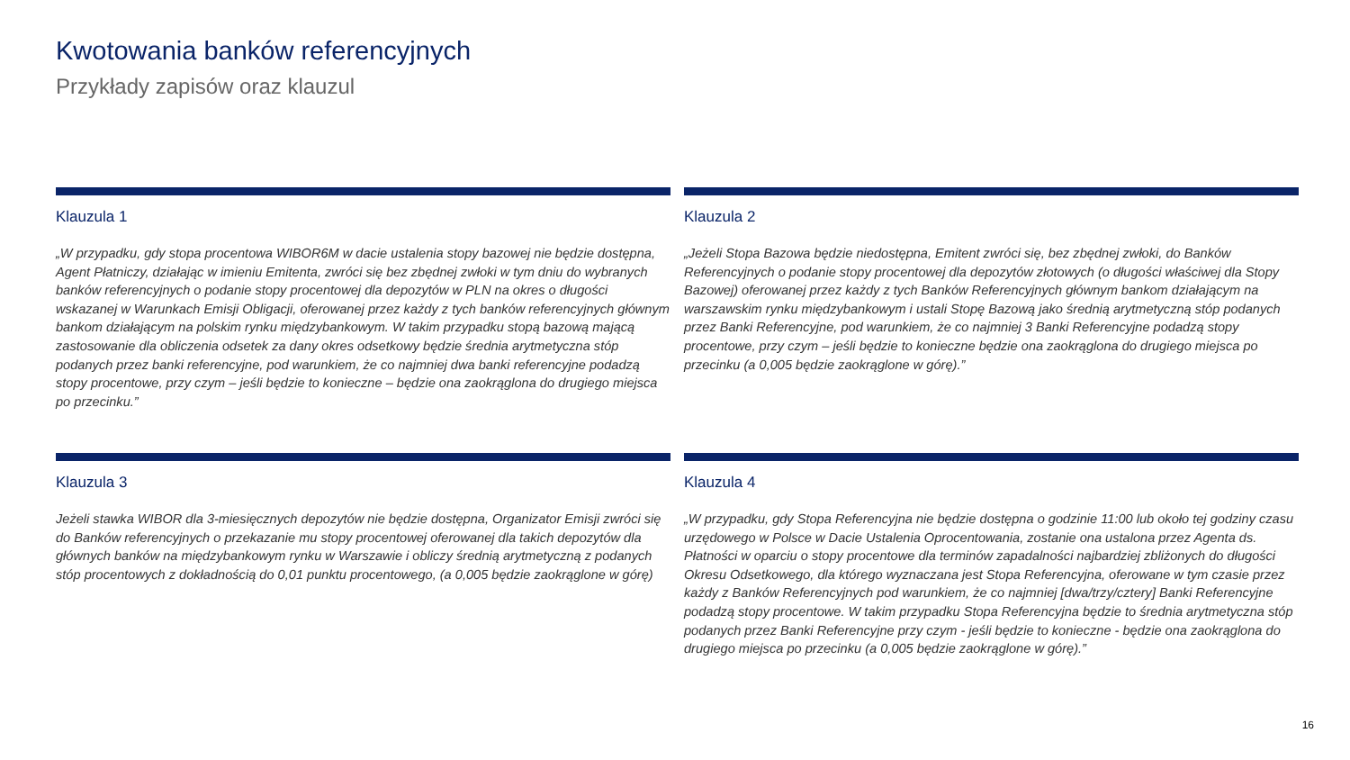Kwotowania banków referencyjnych
Przykłady zapisów oraz klauzul
Klauzula 1
„W przypadku, gdy stopa procentowa WIBOR6M w dacie ustalenia stopy bazowej nie będzie dostępna, Agent Płatniczy, działając w imieniu Emitenta, zwróci się bez zbędnej zwłoki w tym dniu do wybranych banków referencyjnych o podanie stopy procentowej dla depozytów w PLN na okres o długości wskazanej w Warunkach Emisji Obligacji, oferowanej przez każdy z tych banków referencyjnych głównym bankom działającym na polskim rynku międzybankowym. W takim przypadku stopą bazową mającą zastosowanie dla obliczenia odsetek za dany okres odsetkowy będzie średnia arytmetyczna stóp podanych przez banki referencyjne, pod warunkiem, że co najmniej dwa banki referencyjne podadzą stopy procentowe, przy czym – jeśli będzie to konieczne – będzie ona zaokrąglona do drugiego miejsca po przecinku.”
Klauzula 2
„Jeżeli Stopa Bazowa będzie niedostępna, Emitent zwróci się, bez zbędnej zwłoki, do Banków Referencyjnych o podanie stopy procentowej dla depozytów złotowych (o długości właściwej dla Stopy Bazowej) oferowanej przez każdy z tych Banków Referencyjnych głównym bankom działającym na warszawskim rynku międzybankowym i ustali Stopę Bazową jako średnią arytmetyczną stóp podanych przez Banki Referencyjne, pod warunkiem, że co najmniej 3 Banki Referencyjne podadzą stopy procentowe, przy czym – jeśli będzie to konieczne będzie ona zaokrąglona do drugiego miejsca po przecinku (a 0,005 będzie zaokrąglone w górę).”
Klauzula 3
Jeżeli stawka WIBOR dla 3-miesięcznych depozytów nie będzie dostępna, Organizator Emisji zwróci się do Banków referencyjnych o przekazanie mu stopy procentowej oferowanej dla takich depozytów dla głównych banków na międzybankowym rynku w Warszawie i obliczy średnią arytmetyczną z podanych stóp procentowych z dokładnością do 0,01 punktu procentowego, (a 0,005 będzie zaokrąglone w górę)
Klauzula 4
„W przypadku, gdy Stopa Referencyjna nie będzie dostępna o godzinie 11:00 lub około tej godziny czasu urzędowego w Polsce w Dacie Ustalenia Oprocentowania, zostanie ona ustalona przez Agenta ds. Płatności w oparciu o stopy procentowe dla terminów zapadalności najbardziej zbliżonych do długości Okresu Odsetkowego, dla którego wyznaczana jest Stopa Referencyjna, oferowane w tym czasie przez każdy z Banków Referencyjnych pod warunkiem, że co najmniej [dwa/trzy/cztery] Banki Referencyjne podadzą stopy procentowe. W takim przypadku Stopa Referencyjna będzie to średnia arytmetyczna stóp podanych przez Banki Referencyjne przy czym - jeśli będzie to konieczne - będzie ona zaokrąglona do drugiego miejsca po przecinku (a 0,005 będzie zaokrąglone w górę).”
16